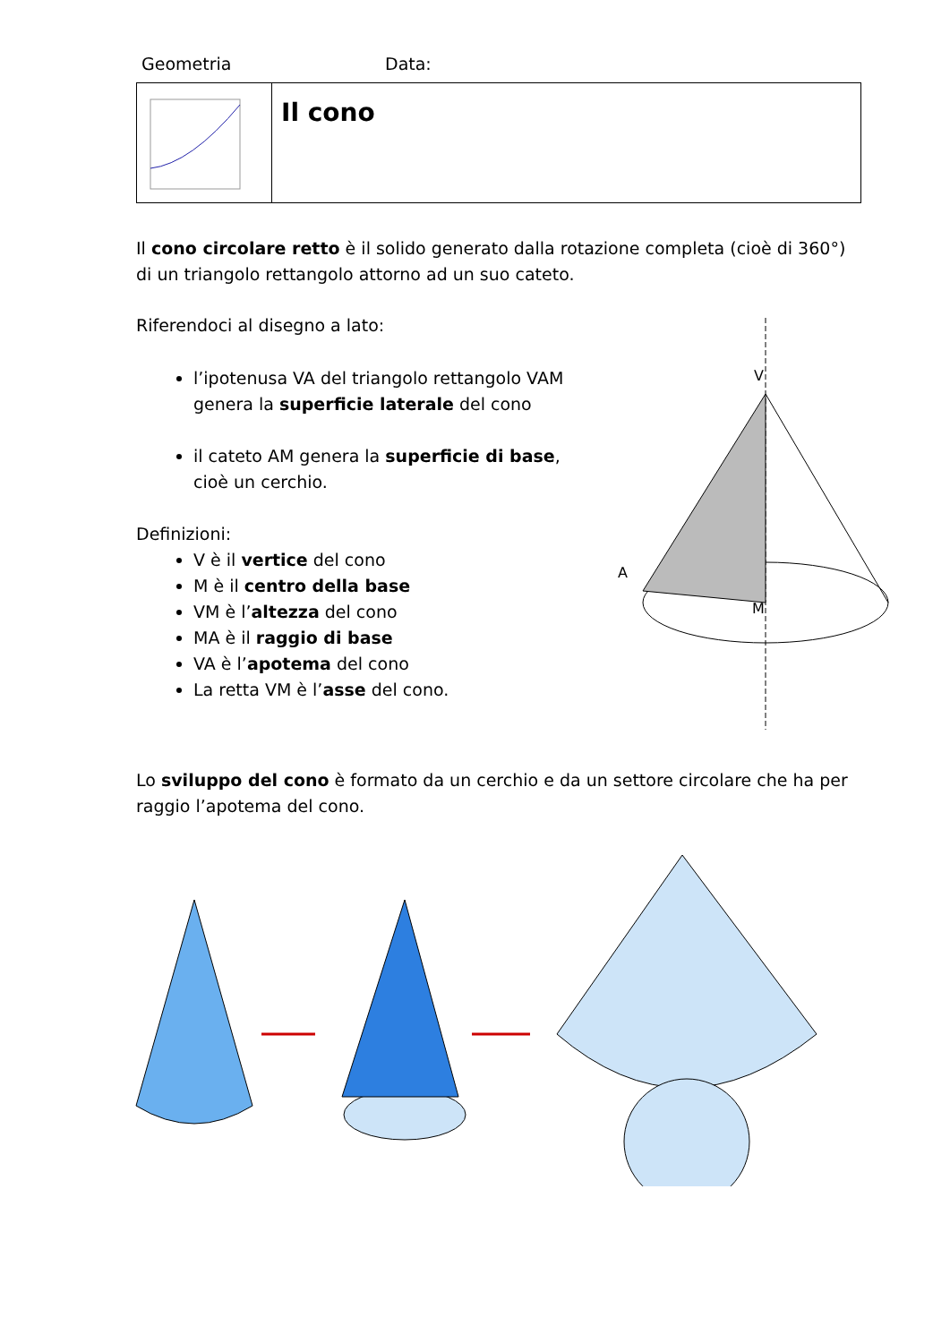Geometria Data:
Il cono
Il cono circolare retto è il solido generato dalla rotazione completa (cioè di 360°) di un triangolo rettangolo attorno ad un suo cateto.
Riferendoci al disegno a lato:
l’ipotenusa VA del triangolo rettangolo VAM genera la superficie laterale del cono
il cateto AM genera la superficie di base, cioè un cerchio.
Definizioni:
V è il vertice del cono
M è il centro della base
VM è l’altezza del cono
MA è il raggio di base
VA è l’apotema del cono
La retta VM è l’asse del cono.
Lo sviluppo del cono è formato da un cerchio e da un settore circolare che ha per raggio l’apotema del cono.
V
A
M